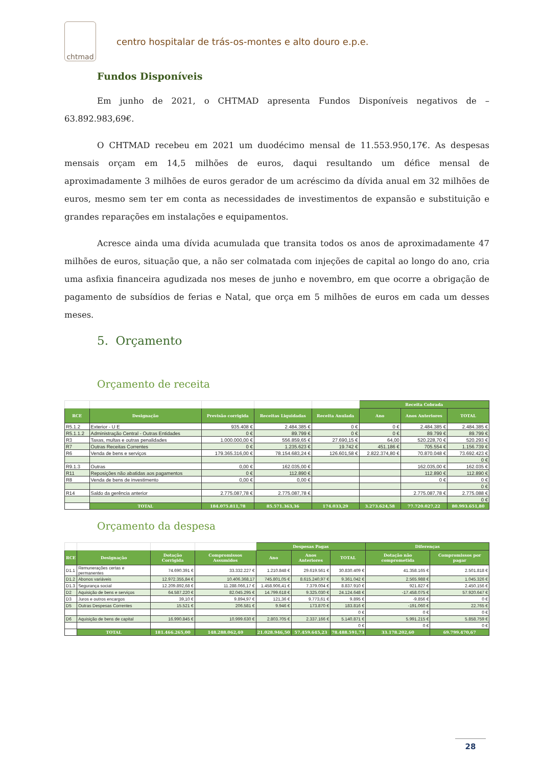chtmad
centro hospitalar de trás-os-montes e alto douro e.p.e.
Fundos Disponíveis
Em junho de 2021, o CHTMAD apresenta Fundos Disponíveis negativos de – 63.892.983,69€.
O CHTMAD recebeu em 2021 um duodécimo mensal de 11.553.950,17€. As despesas mensais orçam em 14,5 milhões de euros, daqui resultando um défice mensal de aproximadamente 3 milhões de euros gerador de um acréscimo da dívida anual em 32 milhões de euros, mesmo sem ter em conta as necessidades de investimentos de expansão e substituição e grandes reparações em instalações e equipamentos.
Acresce ainda uma dívida acumulada que transita todos os anos de aproximadamente 47 milhões de euros, situação que, a não ser colmatada com injeções de capital ao longo do ano, cria uma asfixia financeira agudizada nos meses de junho e novembro, em que ocorre a obrigação de pagamento de subsídios de ferias e Natal, que orça em 5 milhões de euros em cada um desses meses.
5. Orçamento
Orçamento de receita
| | | | | | Receita Cobrada | | |
| --- | --- | --- | --- | --- | --- | --- | --- |
| RCE | Designação | Previsão corrigida | Receitas Liquidadas | Receita Anulada | Ano | Anos Anteriores | TOTAL |
| R5.1.2 | Exterior - U E | 935.408 € | 2.484.385 € | 0 € | 0 € | 2.484.385 € | 2.484.385 € |
| R5.1.1.2 | Administração Central - Outras Entidades | 0 € | 89.799 € | 0 € | 0 € | 89.799 € | 89.799 € |
| R3 | Taxas, multas e outras penalidades | 1.000.000,00 € | 556.859,65 € | 27.690,15 € | 64,00 | 520.228,70 € | 520.293 € |
| R7 | Outras Receitas Correntes | 0 € | 1.235.623 € | 19.742 € | 451.186 € | 705.554 € | 1.156.739 € |
| R6 | Venda de bens e serviços | 179.365.316,00 € | 78.154.683,24 € | 126.601,58 € | 2.822.374,80 € | 70.870.048 € | 73.692.423 € |
| | | | | | | | 0 € |
| R9.1.3 | Outras | 0,00 € | 162.035,00 € | | | 162.035,00 € | 162.035 € |
| R11 | Reposições não abatidas aos pagamentos | 0 € | 112.890 € | | | 112.890 € | 112.890 € |
| R8 | Venda de bens de investimento | 0,00 € | 0,00 € | | | 0 € | 0 € |
| | | | | | | | 0 € |
| R14 | Saldo da gerência anterior | 2.775.087,78 € | 2.775.087,78 € | | | 2.775.087,78 € | 2.775.088 € |
| | | | | | | | 0 € |
| | TOTAL | 184.075.811,78 | 85.571.363,36 | 174.033,29 | 3.273.624,58 | 77.720.027,22 | 80.993.651,80 |
Orçamento da despesa
| | | | | Despesas Pagas | | | Diferenças | |
| --- | --- | --- | --- | --- | --- | --- | --- | --- |
| RCE | Designação | Dotação Corrigida | Compromissos Assumidos | Ano | Anos Anteriores | TOTAL | Dotação não comprometida | Compromissos por pagar |
| D1.1 | Remunerações certas e permanentes | 74.690.391 € | 33.332.227 € | 1.210.848 € | 29.619.561 € | 30.830.409 € | 41.358.165 € | 2.501.818 € |
| D1.2 | Abonos variáveis | 12.972.355,84 € | 10.406.368,17 | 745.801,05 € | 8.615.240,97 € | 9.361.042 € | 2.565.988 € | 1.045.326 € |
| D1.3 | Segurança social | 12.209.892,68 € | 11.288.066,17 € | 1.458.906,41 € | 7.379.004 € | 8.837.910 € | 921.827 € | 2.450.156 € |
| D2 | Aquisição de bens e serviços | 64.587.220 € | 82.045.295 € | 14.799.618 € | 9.325.030 € | 24.124.648 € | -17.458.075 € | 57.920.647 € |
| D3 | Juros e outros encargos | 39,10 € | 9.894,97 € | 121,36 € | 9.773,61 € | 9.895 € | -9.856 € | 0 € |
| D5 | Outras Despesas Correntes | 15.521 € | 206.581 € | 9.946 € | 173.870 € | 183.816 € | -191.060 € | 22.765 € |
| | | | | | | 0 € | 0 € | 0 € |
| D6 | Aquisição de bens de capital | 16.990.845 € | 10.999.630 € | 2.803.705 € | 2.337.166 € | 5.140.871 € | 5.991.215 € | 5.858.759 € |
| | | | | | | 0 € | 0 € | 0 € |
| | TOTAL | 181.466.265,00 | 148.288.062,40 | 21.028.946,50 | 57.459.645,23 | 78.488.591,73 | 33.178.202,60 | 69.799.470,67 |
28